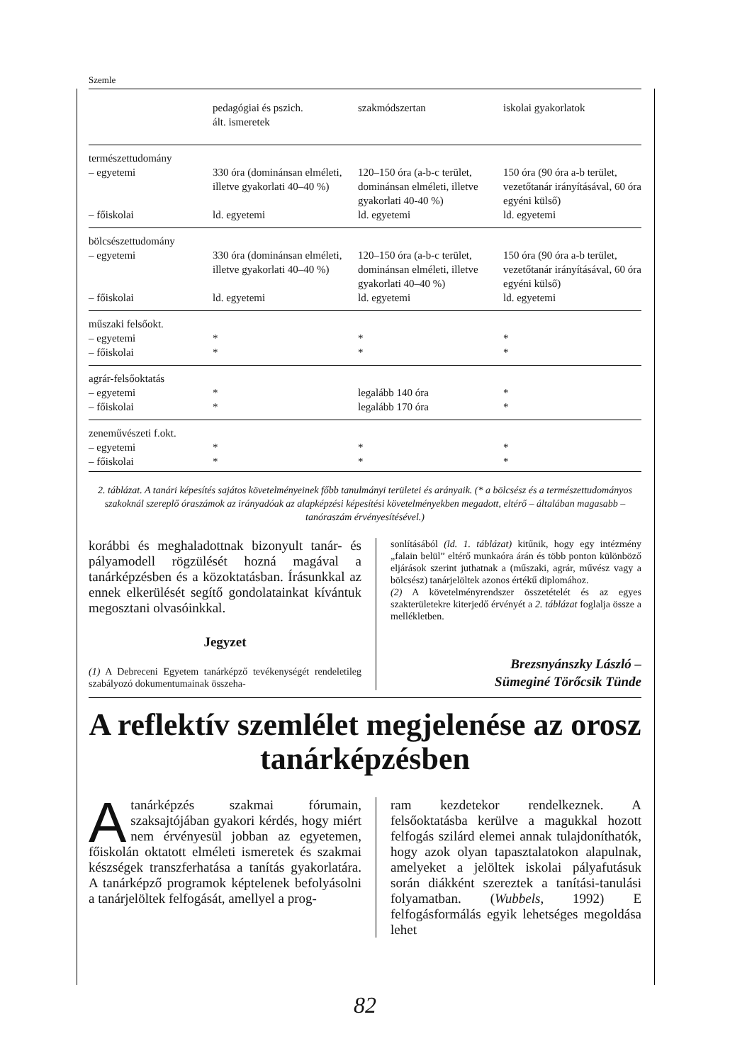Szemle
| | pedagógiai és pszich. ált. ismeretek | szakmódszertan | iskolai gyakorlatok |
| --- | --- | --- | --- |
| természettudomány – egyetemi | 330 óra (dominánsan elméleti, illetve gyakorlati 40–40 %) | 120–150 óra (a-b-c terület, dominánsan elméleti, illetve gyakorlati 40-40 %) | 150 óra (90 óra a-b terület, vezetőtanár irányításával, 60 óra egyéni külső) |
| – főiskolai | ld. egyetemi | ld. egyetemi | ld. egyetemi |
| bölcsészettudomány – egyetemi | 330 óra (dominánsan elméleti, illetve gyakorlati 40–40 %) | 120–150 óra (a-b-c terület, dominánsan elméleti, illetve gyakorlati 40–40 %) | 150 óra (90 óra a-b terület, vezetőtanár irányításával, 60 óra egyéni külső) |
| – főiskolai | ld. egyetemi | ld. egyetemi | ld. egyetemi |
| műszaki felsőokt. – egyetemi – főiskolai | * * | * * | * * |
| agrár-felsőoktatás – egyetemi – főiskolai | * * | legalább 140 óra legalább 170 óra | * * |
| zeneművészeti f.okt. – egyetemi – főiskolai | * * | * * | * * |
2. táblázat. A tanári képesítés sajátos követelményeinek főbb tanulmányi területei és arányaik. (* a bölcsész és a természettudományos szakoknál szereplő óraszámok az irányadóak az alapképzési képesítési követelményekben megadott, eltérő – általában magasabb – tanóraszám érvényesítésével.)
korábbi és meghaladottnak bizonyult tanár- és pályamodell rögzülését hozná magával a tanárképzésben és a közoktatásban. Írásunkkal az ennek elkerülését segítő gondolatainkat kívántuk megosztani olvasóinkkal.
Jegyzet
(1) A Debreceni Egyetem tanárképző tevékenységét rendeletileg szabályozó dokumentumainak összeha-
sonlításából (ld. 1. táblázat) kitűnik, hogy egy intézmény „falain belül” eltérő munkaóra árán és több ponton különböző eljárások szerint juthatnak a (műszaki, agrár, művész vagy a bölcsész) tanárjelöltek azonos értékű diplomához.
(2) A követelményrendszer összetételét és az egyes szakterületekre kiterjedő érvényét a 2. táblázat foglalja össze a mellékletben.
Brezsnyánszky László –
Sümeginé Törőcsik Tünde
A reflektív szemlélet megjelenése az orosz tanárképzésben
Atanárképzés szakmai fórumain, szaksajtójában gyakori kérdés, hogy miért nem érvényesül jobban az egyetemen, főiskolán oktatott elméleti ismeretek és szakmai készségek transzferhatása a tanítás gyakorlatára. A tanárképző programok képtelenek befolyásolni a tanárjelöltek felfogását, amellyel a prog-
ram kezdetekor rendelkeznek. A felsőoktatásba kerülve a magukkal hozott felfogás szilárd elemei annak tulajdoníthatók, hogy azok olyan tapasztalatokon alapulnak, amelyeket a jelöltek iskolai pályafutásuk során diákként szereztek a tanítási-tanulási folyamatban. (Wubbels, 1992) E felfogásformálás egyik lehetséges megoldása lehet
82